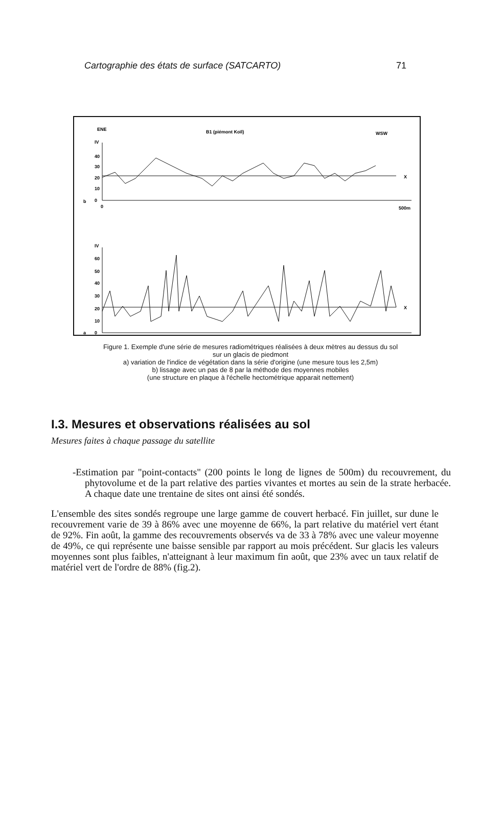Cartographie des états de surface (SATCARTO) 71
ENE
B1 (piémont Koïl)
WSW
IV
40
30
20
10
0
b
X
0
500m
IV
60
50
40
30
20
10
0
a
X
Figure 1. Exemple d'une série de mesures radiométriques réalisées à deux mètres au dessus du sol
sur un glacis de piedmont
a) variation de l'indice de végétation dans la série d'origine (une mesure tous les 2,5m)
b) lissage avec un pas de 8 par la méthode des moyennes mobiles
(une structure en plaque à l'échelle hectométrique apparait nettement)
I.3. Mesures et observations réalisées au sol
Mesures faites à chaque passage du satellite
-Estimation par "point-contacts" (200 points le long de lignes de 500m) du recouvrement, du phytovolume et de la part relative des parties vivantes et mortes au sein de la strate herbacée. A chaque date une trentaine de sites ont ainsi été sondés.
L'ensemble des sites sondés regroupe une large gamme de couvert herbacé. Fin juillet, sur dune le recouvrement varie de 39 à 86% avec une moyenne de 66%, la part relative du matériel vert étant de 92%. Fin août, la gamme des recouvrements observés va de 33 à 78% avec une valeur moyenne de 49%, ce qui représente une baisse sensible par rapport au mois précédent. Sur glacis les valeurs moyennes sont plus faibles, n'atteignant à leur maximum fin août, que 23% avec un taux relatif de matériel vert de l'ordre de 88% (fig.2).